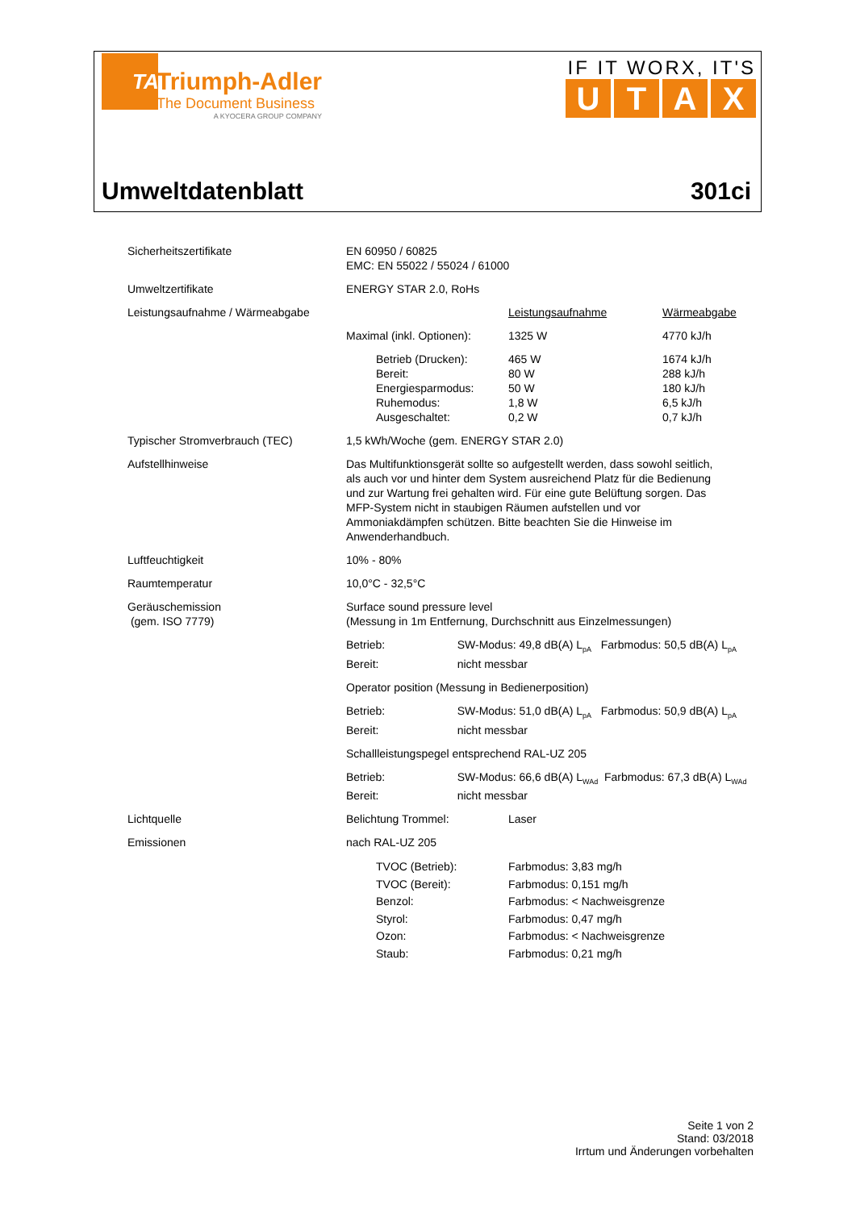TA
Triumph-Adler
The Document Business
A KYOCERA GROUP COMPANY
IF IT WORX, IT'S
UTAX
Umweltdatenblatt 301ci
| Sicherheitszertifikate | EN 60950 / 60825 EMC: EN 55022 / 55024 / 61000 | | |
| Umweltzertifikate | ENERGY STAR 2.0, RoHs | | |
| Leistungsaufnahme / Wärmeabgabe | | Leistungsaufnahme | Wärmeabgabe |
| | Maximal (inkl. Optionen): | 1325 W | 4770 kJ/h |
| | Betrieb (Drucken): Bereit: Energiesparmodus: Ruhemodus: Ausgeschaltet: | 465 W 80 W 50 W 1,8 W 0,2 W | 1674 kJ/h 288 kJ/h 180 kJ/h 6,5 kJ/h 0,7 kJ/h |
| Typischer Stromverbrauch (TEC) | 1,5 kWh/Woche (gem. ENERGY STAR 2.0) | | |
| Aufstellhinweise | Das Multifunktionsgerät sollte so aufgestellt werden, dass sowohl seitlich, als auch vor und hinter dem System ausreichend Platz für die Bedienung und zur Wartung frei gehalten wird. Für eine gute Belüftung sorgen. Das MFP-System nicht in staubigen Räumen aufstellen und vor Ammoniakdämpfen schützen. Bitte beachten Sie die Hinweise im Anwenderhandbuch. | | |
| Luftfeuchtigkeit | 10% - 80% | | |
| Raumtemperatur | 10,0°C - 32,5°C | | |
| Geräuschemission (gem. ISO 7779) | Surface sound pressure level (Messung in 1m Entfernung, Durchschnitt aus Einzelmessungen) | | |
| | Betrieb: SW-Modus: 49,8 dB(A) L<sub>pA</sub> Farbmodus: 50,5 dB(A) L<sub>pA</sub> Bereit: nicht messbar | | |
| | Operator position (Messung in Bedienerposition) | | |
| | Betrieb: SW-Modus: 51,0 dB(A) L<sub>pA</sub> Farbmodus: 50,9 dB(A) L<sub>pA</sub> Bereit: nicht messbar | | |
| | Schallleistungspegel entsprechend RAL-UZ 205 | | |
| | Betrieb: SW-Modus: 66,6 dB(A) L<sub>WAd</sub> Farbmodus: 67,3 dB(A) L<sub>WAd</sub> Bereit: nicht messbar | | |
| Lichtquelle | Belichtung Trommel: | Laser | |
| Emissionen | nach RAL-UZ 205 | | |
| | TVOC (Betrieb): TVOC (Bereit): Benzol: Styrol: Ozon: Staub: | Farbmodus: 3,83 mg/h Farbmodus: 0,151 mg/h Farbmodus: < Nachweisgrenze Farbmodus: 0,47 mg/h Farbmodus: < Nachweisgrenze Farbmodus: 0,21 mg/h | |
Seite 1 von 2
Stand: 03/2018
Irrtum und Änderungen vorbehalten